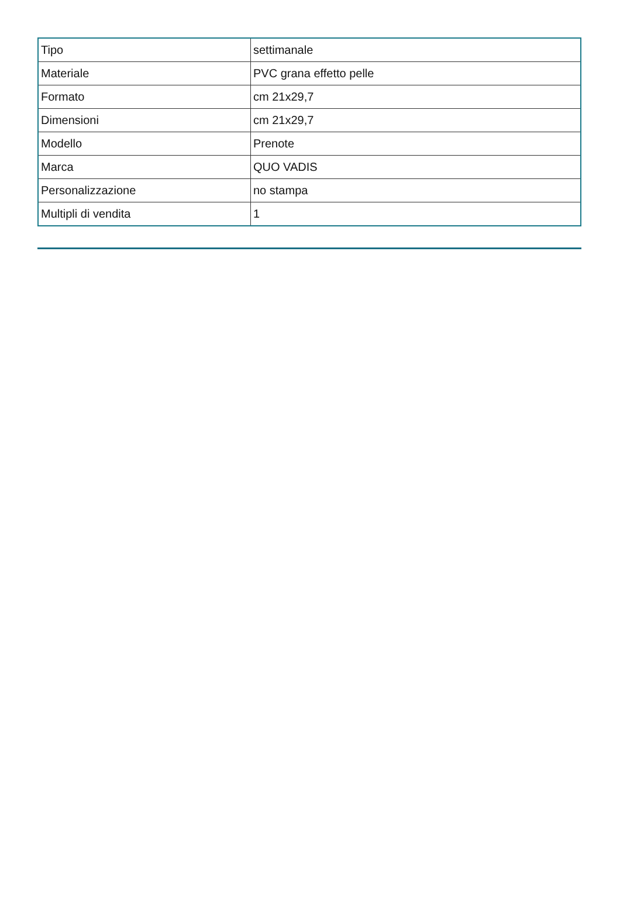| Tipo | settimanale |
| Materiale | PVC grana effetto pelle |
| Formato | cm 21x29,7 |
| Dimensioni | cm 21x29,7 |
| Modello | Prenote |
| Marca | QUO VADIS |
| Personalizzazione | no stampa |
| Multipli di vendita | 1 |